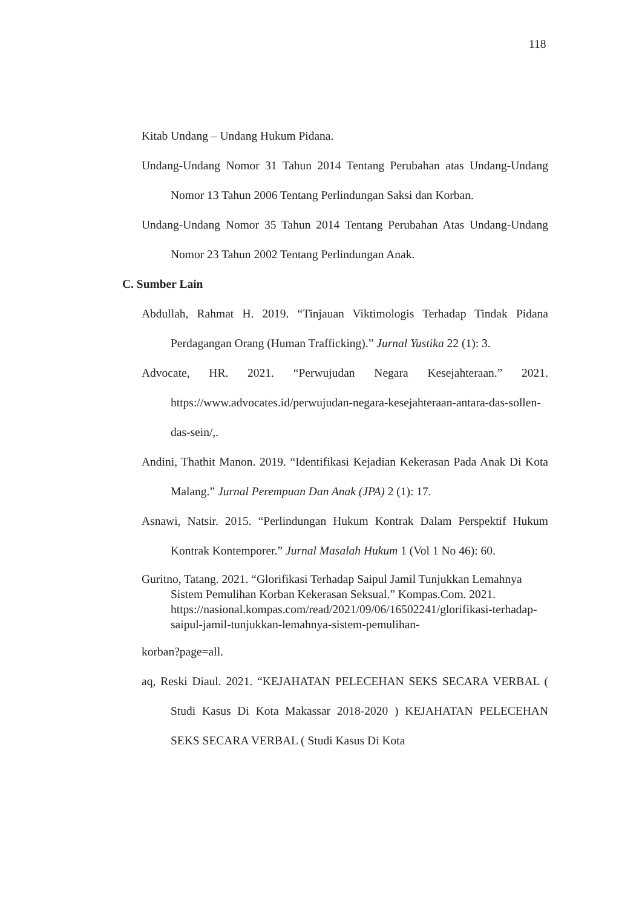118
Kitab Undang – Undang Hukum Pidana.
Undang-Undang Nomor 31 Tahun 2014 Tentang Perubahan atas Undang-Undang Nomor 13 Tahun 2006 Tentang Perlindungan Saksi dan Korban.
Undang-Undang Nomor 35 Tahun 2014 Tentang Perubahan Atas Undang-Undang Nomor 23 Tahun 2002 Tentang Perlindungan Anak.
C. Sumber Lain
Abdullah, Rahmat H. 2019. “Tinjauan Viktimologis Terhadap Tindak Pidana Perdagangan Orang (Human Trafficking).” Jurnal Yustika 22 (1): 3.
Advocate, HR. 2021. “Perwujudan Negara Kesejahteraan.” 2021. https://www.advocates.id/perwujudan-negara-kesejahteraan-antara-das-sollen-das-sein/,.
Andini, Thathit Manon. 2019. “Identifikasi Kejadian Kekerasan Pada Anak Di Kota Malang.” Jurnal Perempuan Dan Anak (JPA) 2 (1): 17.
Asnawi, Natsir. 2015. “Perlindungan Hukum Kontrak Dalam Perspektif Hukum Kontrak Kontemporer.” Jurnal Masalah Hukum 1 (Vol 1 No 46): 60.
Guritno, Tatang. 2021. “Glorifikasi Terhadap Saipul Jamil Tunjukkan Lemahnya Sistem Pemulihan Korban Kekerasan Seksual.” Kompas.Com. 2021. https://nasional.kompas.com/read/2021/09/06/16502241/glorifikasi-terhadap-saipul-jamil-tunjukkan-lemahnya-sistem-pemulihan-
korban?page=all.
aq, Reski Diaul. 2021. “KEJAHATAN PELECEHAN SEKS SECARA VERBAL ( Studi Kasus Di Kota Makassar 2018-2020 ) KEJAHATAN PELECEHAN SEKS SECARA VERBAL ( Studi Kasus Di Kota